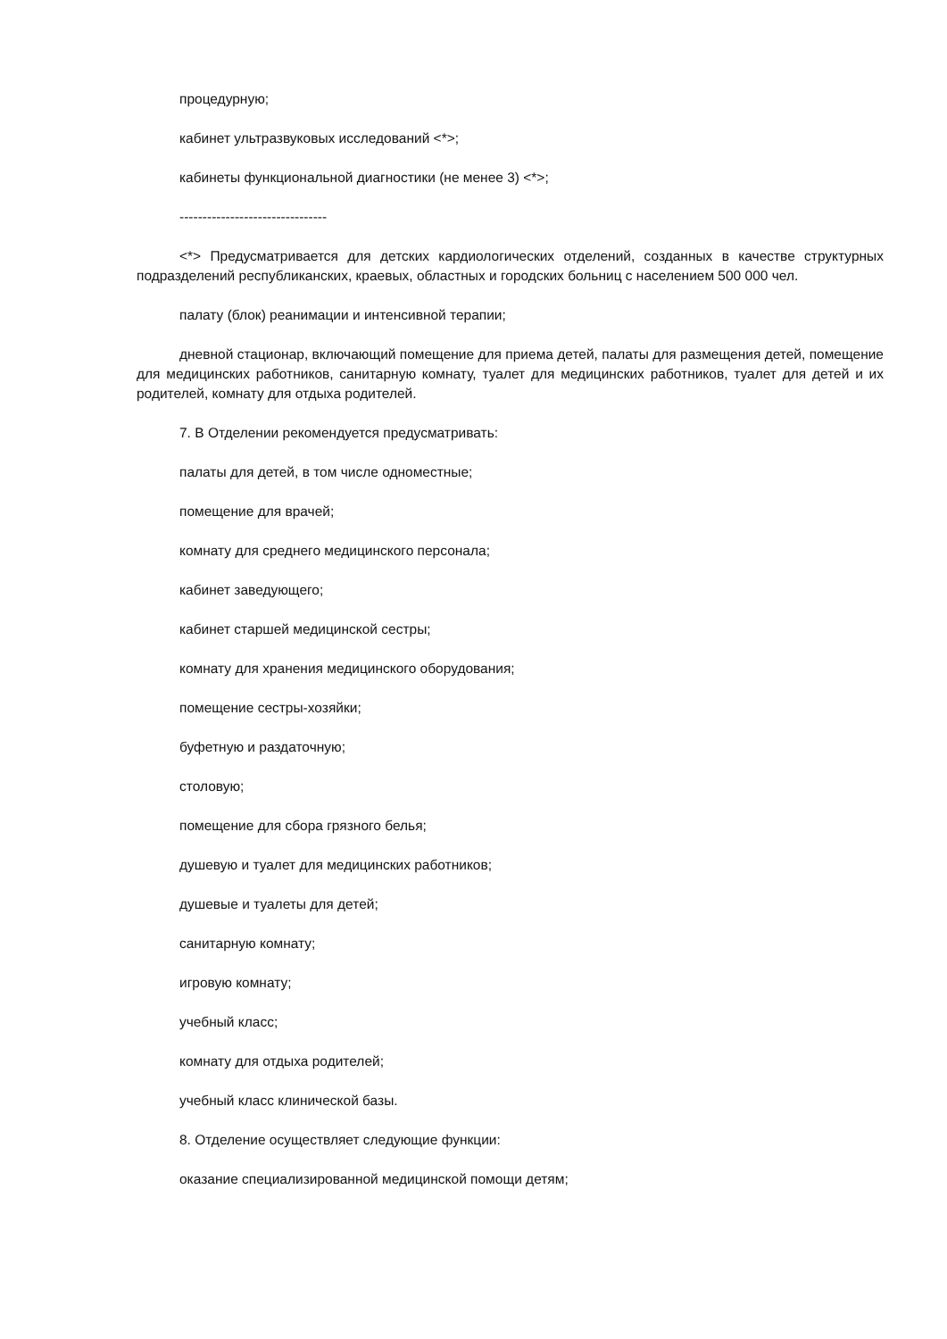процедурную;
кабинет ультразвуковых исследований <*>;
кабинеты функциональной диагностики (не менее 3) <*>;
--------------------------------
<*> Предусматривается для детских кардиологических отделений, созданных в качестве структурных подразделений республиканских, краевых, областных и городских больниц с населением 500 000 чел.
палату (блок) реанимации и интенсивной терапии;
дневной стационар, включающий помещение для приема детей, палаты для размещения детей, помещение для медицинских работников, санитарную комнату, туалет для медицинских работников, туалет для детей и их родителей, комнату для отдыха родителей.
7. В Отделении рекомендуется предусматривать:
палаты для детей, в том числе одноместные;
помещение для врачей;
комнату для среднего медицинского персонала;
кабинет заведующего;
кабинет старшей медицинской сестры;
комнату для хранения медицинского оборудования;
помещение сестры-хозяйки;
буфетную и раздаточную;
столовую;
помещение для сбора грязного белья;
душевую и туалет для медицинских работников;
душевые и туалеты для детей;
санитарную комнату;
игровую комнату;
учебный класс;
комнату для отдыха родителей;
учебный класс клинической базы.
8. Отделение осуществляет следующие функции:
оказание специализированной медицинской помощи детям;